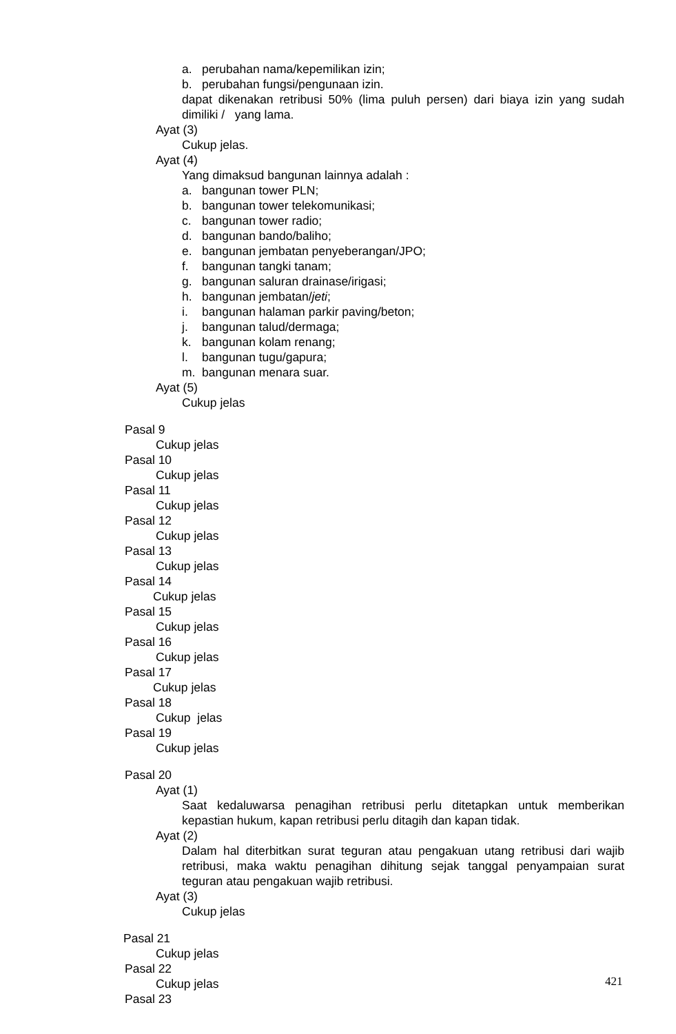a. perubahan nama/kepemilikan izin;
b. perubahan fungsi/pengunaan izin.
dapat dikenakan retribusi 50% (lima puluh persen) dari biaya izin yang sudah dimiliki / yang lama.
Ayat (3)
Cukup jelas.
Ayat (4)
Yang dimaksud bangunan lainnya adalah :
a. bangunan tower PLN;
b. bangunan tower telekomunikasi;
c. bangunan tower radio;
d. bangunan bando/baliho;
e. bangunan jembatan penyeberangan/JPO;
f. bangunan tangki tanam;
g. bangunan saluran drainase/irigasi;
h. bangunan jembatan/jeti;
i. bangunan halaman parkir paving/beton;
j. bangunan talud/dermaga;
k. bangunan kolam renang;
l. bangunan tugu/gapura;
m. bangunan menara suar.
Ayat (5)
Cukup jelas
Pasal 9
Cukup jelas
Pasal 10
Cukup jelas
Pasal 11
Cukup jelas
Pasal 12
Cukup jelas
Pasal 13
Cukup jelas
Pasal 14
Cukup jelas
Pasal 15
Cukup jelas
Pasal 16
Cukup jelas
Pasal 17
Cukup jelas
Pasal 18
Cukup jelas
Pasal 19
Cukup jelas
Pasal 20
Ayat (1)
Saat kedaluwarsa penagihan retribusi perlu ditetapkan untuk memberikan kepastian hukum, kapan retribusi perlu ditagih dan kapan tidak.
Ayat (2)
Dalam hal diterbitkan surat teguran atau pengakuan utang retribusi dari wajib retribusi, maka waktu penagihan dihitung sejak tanggal penyampaian surat teguran atau pengakuan wajib retribusi.
Ayat (3)
Cukup jelas
Pasal 21
Cukup jelas
Pasal 22
Cukup jelas
Pasal 23
421